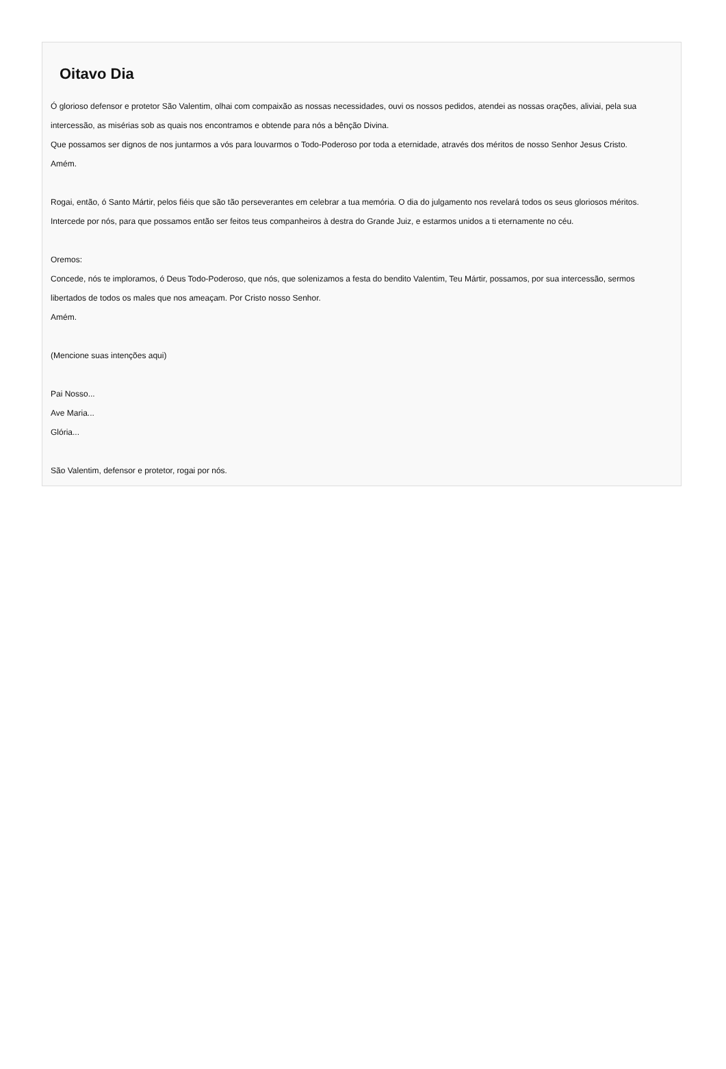Oitavo Dia
Ó glorioso defensor e protetor São Valentim, olhai com compaixão as nossas necessidades, ouvi os nossos pedidos, atendei as nossas orações, aliviai, pela sua intercessão, as misérias sob as quais nos encontramos e obtende para nós a bênção Divina.
Que possamos ser dignos de nos juntarmos a vós para louvarmos o Todo-Poderoso por toda a eternidade, através dos méritos de nosso Senhor Jesus Cristo.
Amém.
Rogai, então, ó Santo Mártir, pelos fiéis que são tão perseverantes em celebrar a tua memória. O dia do julgamento nos revelará todos os seus gloriosos méritos. Intercede por nós, para que possamos então ser feitos teus companheiros à destra do Grande Juiz, e estarmos unidos a ti eternamente no céu.
Oremos:
Concede, nós te imploramos, ó Deus Todo-Poderoso, que nós, que solenizamos a festa do bendito Valentim, Teu Mártir, possamos, por sua intercessão, sermos libertados de todos os males que nos ameaçam. Por Cristo nosso Senhor.
Amém.
(Mencione suas intenções aqui)
Pai Nosso...
Ave Maria...
Glória...
São Valentim, defensor e protetor, rogai por nós.